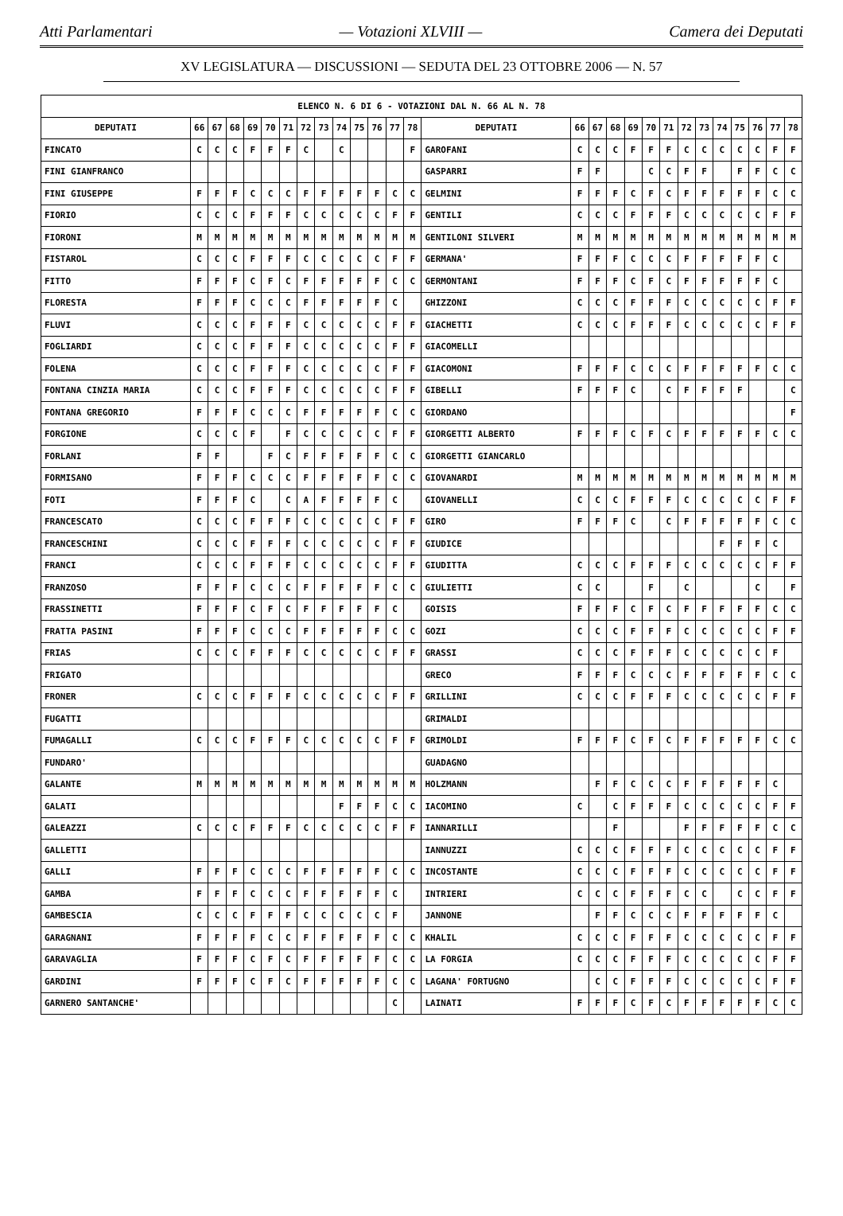Atti Parlamentari — Votazioni XLVIII — Camera dei Deputati
XV LEGISLATURA — DISCUSSIONI — SEDUTA DEL 23 OTTOBRE 2006 — N. 57
| ELENCO N. 6 DI 6 - VOTAZIONI DAL N. 66 AL N. 78 | | | | | | | | | | | | | | | | | | | | | | | | | | | |
| --- | --- | --- | --- | --- | --- | --- | --- | --- | --- | --- | --- | --- | --- | --- | --- | --- | --- | --- | --- | --- | --- | --- | --- | --- | --- | --- | --- |
| DEPUTATI | 66 | 67 | 68 | 69 | 70 | 71 | 72 | 73 | 74 | 75 | 76 | 77 | 78 | DEPUTATI | 66 | 67 | 68 | 69 | 70 | 71 | 72 | 73 | 74 | 75 | 76 | 77 | 78 |
| FINCATO | C | C | C | F | F | F | C | | C | | | | F | GAROFANI | C | C | C | F | F | F | C | C | C | C | C | F | F |
| FINI GIANFRANCO | | | | | | | | | | | | | | GASPARRI | F | F | | | C | C | F | F | | F | F | C | C |
| FINI GIUSEPPE | F | F | F | C | C | C | F | F | F | F | F | C | C | GELMINI | F | F | F | C | F | C | F | F | F | F | F | C | C |
| FIORIO | C | C | C | F | F | F | C | C | C | C | C | F | F | GENTILI | C | C | C | F | F | F | C | C | C | C | C | F | F |
| FIORONI | M | M | M | M | M | M | M | M | M | M | M | M | M | GENTILONI SILVERI | M | M | M | M | M | M | M | M | M | M | M | M | M |
| FISTAROL | C | C | C | F | F | F | C | C | C | C | C | F | F | GERMANA' | F | F | F | C | C | C | F | F | F | F | F | C | |
| FITTO | F | F | F | C | F | C | F | F | F | F | F | C | C | GERMONTANI | F | F | F | C | F | C | F | F | F | F | F | C | |
| FLORESTA | F | F | F | C | C | C | F | F | F | F | F | C | | GHIZZONI | C | C | C | F | F | F | C | C | C | C | C | F | F |
| FLUVI | C | C | C | F | F | F | C | C | C | C | C | F | F | GIACHETTI | C | C | C | F | F | F | C | C | C | C | C | F | F |
| FOGLIARDI | C | C | C | F | F | F | C | C | C | C | C | F | F | GIACOMELLI | | | | | | | | | | | | | |
| FOLENA | C | C | C | F | F | F | C | C | C | C | C | F | F | GIACOMONI | F | F | F | C | C | C | F | F | F | F | F | C | C |
| FONTANA CINZIA MARIA | C | C | C | F | F | F | C | C | C | C | C | F | F | GIBELLI | F | F | F | C | | C | F | F | F | F | | | C |
| FONTANA GREGORIO | F | F | F | C | C | C | F | F | F | F | F | C | C | GIORDANO | | | | | | | | | | | | | F |
| FORGIONE | C | C | C | F | | F | C | C | C | C | C | F | F | GIORGETTI ALBERTO | F | F | F | C | F | C | F | F | F | F | F | C | C |
| FORLANI | F | F | | | F | C | F | F | F | F | F | C | C | GIORGETTI GIANCARLO | | | | | | | | | | | | | |
| FORMISANO | F | F | F | C | C | C | F | F | F | F | F | C | C | GIOVANARDI | M | M | M | M | M | M | M | M | M | M | M | M | M |
| FOTI | F | F | F | C | | C | A | F | F | F | F | C | | GIOVANELLI | C | C | C | F | F | F | C | C | C | C | C | F | F |
| FRANCESCATO | C | C | C | F | F | F | C | C | C | C | C | F | F | GIRO | F | F | F | C | | C | F | F | F | F | F | C | C |
| FRANCESCHINI | C | C | C | F | F | F | C | C | C | C | C | F | F | GIUDICE | | | | | | | | | F | F | F | C | |
| FRANCI | C | C | C | F | F | F | C | C | C | C | C | F | F | GIUDITTA | C | C | C | F | F | F | C | C | C | C | C | F | F |
| FRANZOSO | F | F | F | C | C | C | F | F | F | F | F | C | C | GIULIETTI | C | C | | | F | | C | | | | C | | F |
| FRASSINETTI | F | F | F | C | F | C | F | F | F | F | F | C | | GOISIS | F | F | F | C | F | C | F | F | F | F | F | C | C |
| FRATTA PASINI | F | F | F | C | C | C | F | F | F | F | F | C | C | GOZI | C | C | C | F | F | F | C | C | C | C | C | F | F |
| FRIAS | C | C | C | F | F | F | C | C | C | C | C | F | F | GRASSI | C | C | C | F | F | F | C | C | C | C | C | F | |
| FRIGATO | | | | | | | | | | | | | | GRECO | F | F | F | C | C | C | F | F | F | F | F | C | C |
| FRONER | C | C | C | F | F | F | C | C | C | C | C | F | F | GRILLINI | C | C | C | F | F | F | C | C | C | C | C | F | F |
| FUGATTI | | | | | | | | | | | | | | GRIMALDI | | | | | | | | | | | | | |
| FUMAGALLI | C | C | C | F | F | F | C | C | C | C | C | F | F | GRIMOLDI | F | F | F | C | F | C | F | F | F | F | F | C | C |
| FUNDARO' | | | | | | | | | | | | | | GUADAGNO | | | | | | | | | | | | | |
| GALANTE | M | M | M | M | M | M | M | M | M | M | M | M | M | HOLZMANN | | F | F | C | C | C | F | F | F | F | F | C | |
| GALATI | | | | | | | | | F | F | F | C | C | IACOMINO | C | | C | F | F | F | C | C | C | C | C | F | F |
| GALEAZZI | C | C | C | F | F | F | C | C | C | C | C | F | F | IANNARILLI | | | F | | | | F | F | F | F | F | C | C |
| GALLETTI | | | | | | | | | | | | | | IANNUZZI | C | C | C | F | F | F | C | C | C | C | C | F | F |
| GALLI | F | F | F | C | C | C | F | F | F | F | F | C | C | INCOSTANTE | C | C | C | F | F | F | C | C | C | C | C | F | F |
| GAMBA | F | F | F | C | C | C | F | F | F | F | F | C | | INTRIERI | C | C | C | F | F | F | C | C | | C | C | F | F |
| GAMBESCIA | C | C | C | F | F | F | C | C | C | C | C | F | | JANNONE | | F | F | C | C | C | F | F | F | F | F | C | |
| GARAGNANI | F | F | F | F | C | C | F | F | F | F | F | C | C | KHALIL | C | C | C | F | F | F | C | C | C | C | C | F | F |
| GARAVAGLIA | F | F | F | C | F | C | F | F | F | F | F | C | C | LA FORGIA | C | C | C | F | F | F | C | C | C | C | C | F | F |
| GARDINI | F | F | F | C | F | C | F | F | F | F | F | C | C | LAGANA' FORTUGNO | | C | C | F | F | F | C | C | C | C | C | F | F |
| GARNERO SANTANCHE' | | | | | | | | | | | | C | | LAINATI | F | F | F | C | F | C | F | F | F | F | F | C | C |